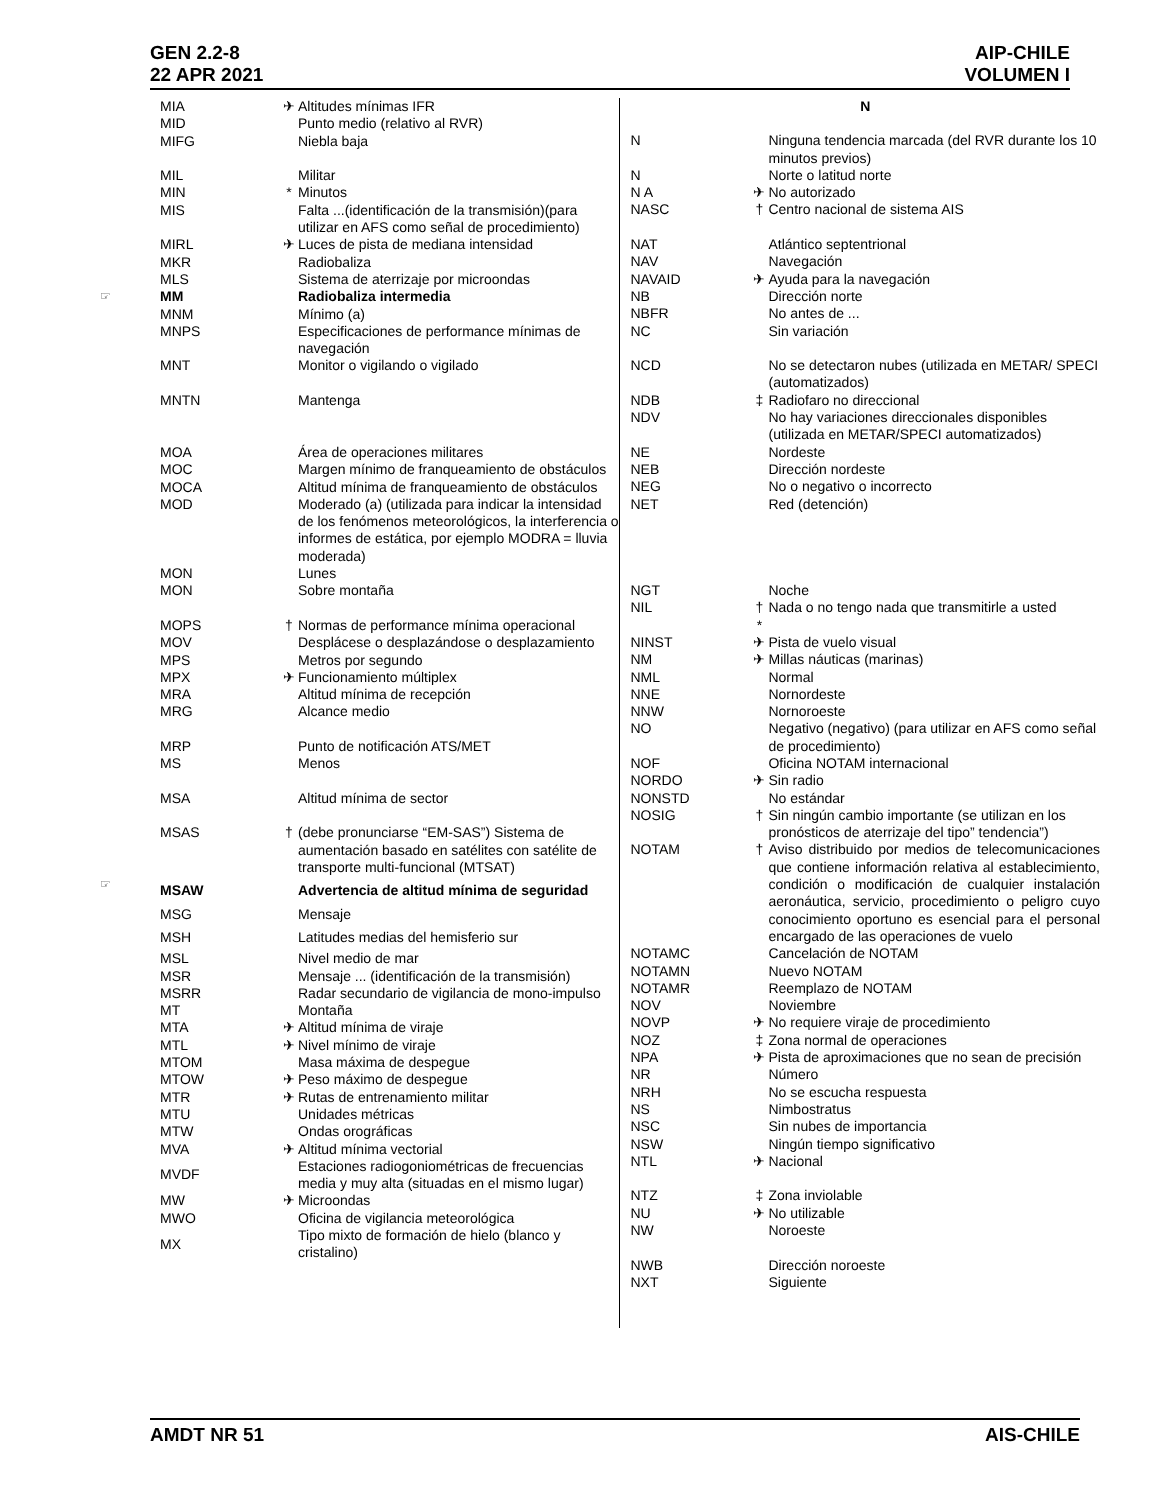GEN 2.2-8
22 APR 2021
AIP-CHILE
VOLUMEN I
| | MIA | ✈ | Altitudes mínimas IFR |
| | MID | | Punto medio (relativo al RVR) |
| | MIFG | | Niebla baja |
| | MIL | | Militar |
| | MIN | * | Minutos |
| | MIS | | Falta ...(identificación de la transmisión)(para utilizar en AFS como señal de procedimiento) |
| | MIRL | ✈ | Luces de pista de mediana intensidad |
| | MKR | | Radiobaliza |
| | MLS | | Sistema de aterrizaje por microondas |
| ☞ | MM | | Radiobaliza intermedia |
| | MNM | | Mínimo (a) |
| | MNPS | | Especificaciones de performance mínimas de navegación |
| | MNT | | Monitor o vigilando o vigilado |
| | MNTN | | Mantenga |
| | MOA | | Área de operaciones militares |
| | MOC | | Margen mínimo de franqueamiento de obstáculos |
| | MOCA | | Altitud mínima de franqueamiento de obstáculos |
| | MOD | | Moderado (a) (utilizada para indicar la intensidad de los fenómenos meteorológicos, la interferencia o informes de estática, por ejemplo MODRA = lluvia moderada) |
| | MON | | Lunes |
| | MON | | Sobre montaña |
| | MOPS | † | Normas de performance mínima operacional |
| | MOV | | Desplácese o desplazándose o desplazamiento |
| | MPS | | Metros por segundo |
| | MPX | ✈ | Funcionamiento múltiplex |
| | MRA | | Altitud mínima de recepción |
| | MRG | | Alcance medio |
| | MRP | | Punto de notificación ATS/MET |
| | MS | | Menos |
| | MSA | | Altitud mínima de sector |
| | MSAS | † | (debe pronunciarse “EM-SAS”) Sistema de aumentación basado en satélites con satélite de transporte multi-funcional (MTSAT) |
| ☞ | MSAW | | Advertencia de altitud mínima de seguridad |
| | MSG | | Mensaje |
| | MSH | | Latitudes medias del hemisferio sur |
| | MSL | | Nivel medio de mar |
| | MSR | | Mensaje ... (identificación de la transmisión) |
| | MSRR | | Radar secundario de vigilancia de mono-impulso |
| | MT | | Montaña |
| | MTA | ✈ | Altitud mínima de viraje |
| | MTL | ✈ | Nivel mínimo de viraje |
| | MTOM | | Masa máxima de despegue |
| | MTOW | ✈ | Peso máximo de despegue |
| | MTR | ✈ | Rutas de entrenamiento militar |
| | MTU | | Unidades métricas |
| | MTW | | Ondas orográficas |
| | MVA | ✈ | Altitud mínima vectorial |
| | MVDF | | Estaciones radiogoniométricas de frecuencias media y muy alta (situadas en el mismo lugar) |
| | MW | ✈ | Microondas |
| | MWO | | Oficina de vigilancia meteorológica |
| | MX | | Tipo mixto de formación de hielo (blanco y cristalino) |
| N | | |
| N | | Ninguna tendencia marcada (del RVR durante los 10 minutos previos) |
| N | | Norte o latitud norte |
| N A | ✈ | No autorizado |
| NASC | † | Centro nacional de sistema AIS |
| NAT | | Atlántico septentrional |
| NAV | | Navegación |
| NAVAID | ✈ | Ayuda para la navegación |
| NB | | Dirección norte |
| NBFR | | No antes de ... |
| NC | | Sin variación |
| NCD | | No se detectaron nubes (utilizada en METAR/ SPECI (automatizados) |
| NDB | ‡ | Radiofaro no direccional |
| NDV | | No hay variaciones direccionales disponibles (utilizada en METAR/SPECI automatizados) |
| NE | | Nordeste |
| NEB | | Dirección nordeste |
| NEG | | No o negativo o incorrecto |
| NET | | Red (detención) |
| NGT | | Noche |
| NIL | † * | Nada o no tengo nada que transmitirle a usted |
| NINST | ✈ | Pista de vuelo visual |
| NM | ✈ | Millas náuticas (marinas) |
| NML | | Normal |
| NNE | | Nornordeste |
| NNW | | Nornoroeste |
| NO | | Negativo (negativo) (para utilizar en AFS como señal de procedimiento) |
| NOF | | Oficina NOTAM internacional |
| NORDO | ✈ | Sin radio |
| NONSTD | | No estándar |
| NOSIG | † | Sin ningún cambio importante (se utilizan en los pronósticos de aterrizaje del tipo” tendencia”) |
| NOTAM | † | Aviso distribuido por medios de telecomunicaciones que contiene información relativa al establecimiento, condición o modificación de cualquier instalación aeronáutica, servicio, procedimiento o peligro cuyo conocimiento oportuno es esencial para el personal encargado de las operaciones de vuelo |
| NOTAMC | | Cancelación de NOTAM |
| NOTAMN | | Nuevo NOTAM |
| NOTAMR | | Reemplazo de NOTAM |
| NOV | | Noviembre |
| NOVP | ✈ | No requiere viraje de procedimiento |
| NOZ | ‡ | Zona normal de operaciones |
| NPA | ✈ | Pista de aproximaciones que no sean de precisión |
| NR | | Número |
| NRH | | No se escucha respuesta |
| NS | | Nimbostratus |
| NSC | | Sin nubes de importancia |
| NSW | | Ningún tiempo significativo |
| NTL | ✈ | Nacional |
| NTZ | ‡ | Zona inviolable |
| NU | ✈ | No utilizable |
| NW | | Noroeste |
| NWB | | Dirección noroeste |
| NXT | | Siguiente |
AMDT NR 51 AIS-CHILE